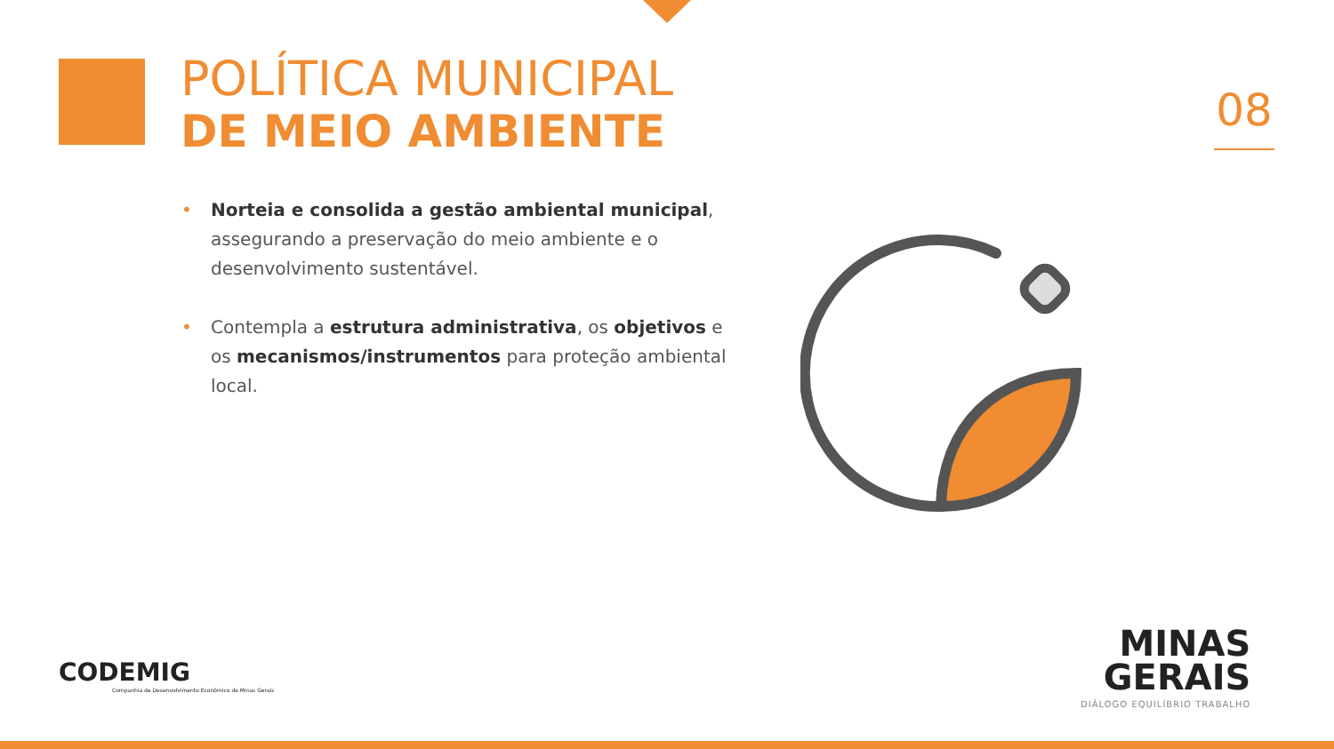POLÍTICA MUNICIPAL
DE MEIO AMBIENTE
08
• Norteia e consolida a gestão ambiental municipal, assegurando a preservação do meio ambiente e o desenvolvimento sustentável.
• Contempla a estrutura administrativa, os objetivos e os mecanismos/instrumentos para proteção ambiental local.
CODEMIG
Companhia de Desenvolvimento Econômico de Minas Gerais
MINAS
GERAIS
DIÁLOGO EQUILÍBRIO TRABALHO